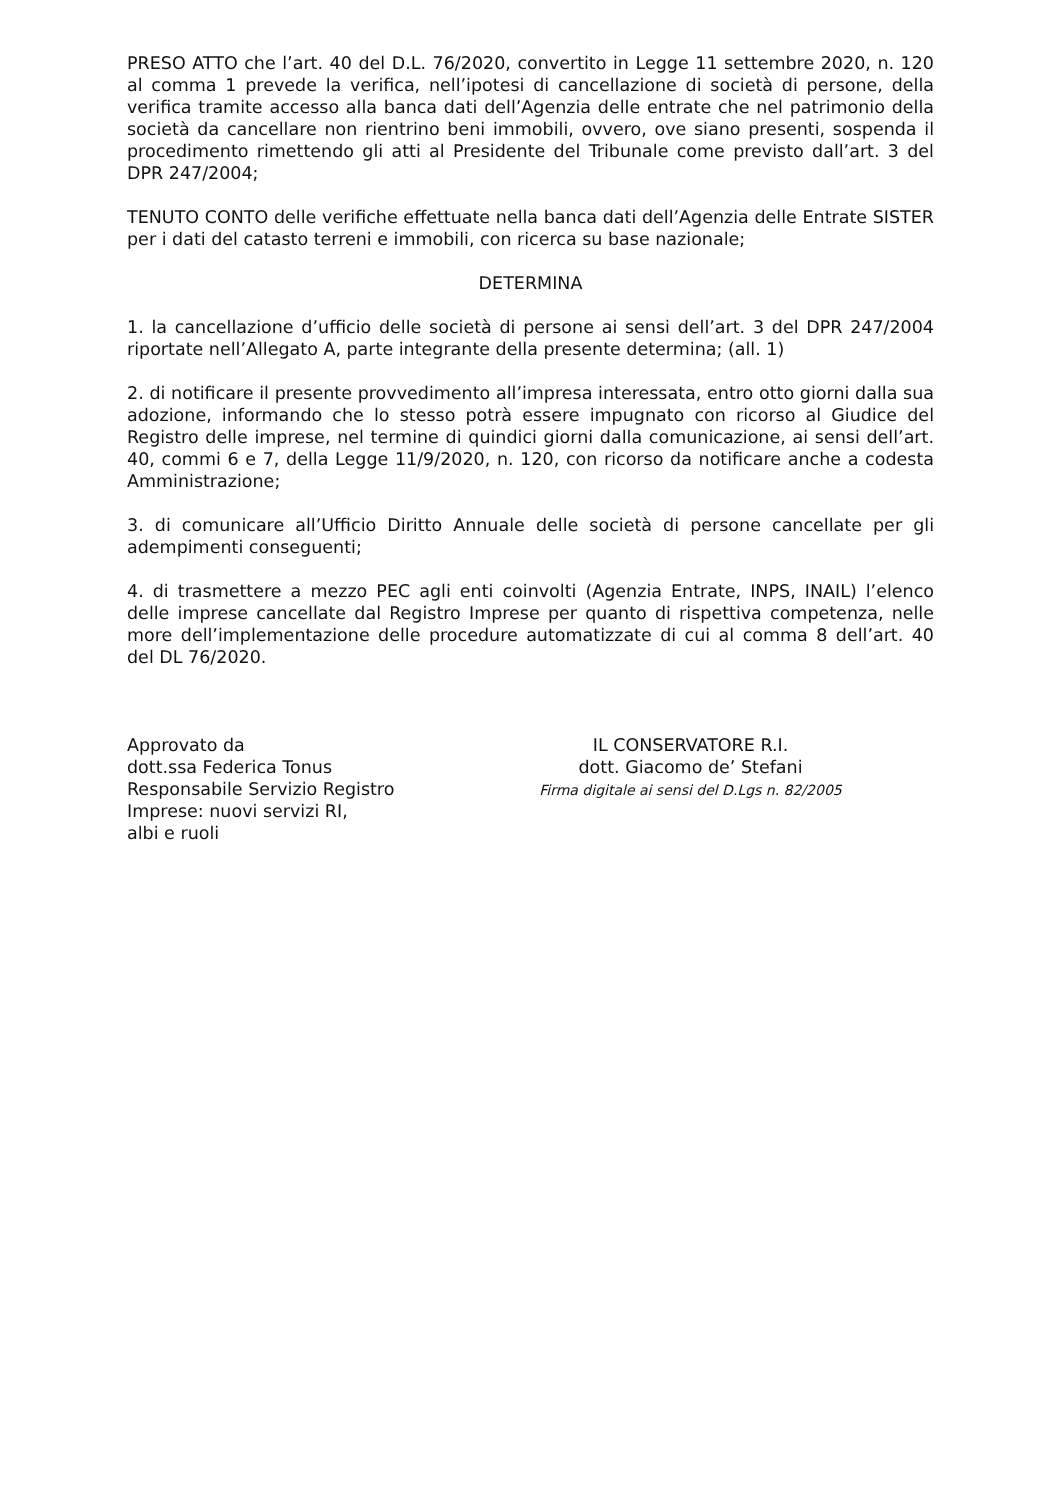PRESO ATTO che l’art. 40 del D.L. 76/2020, convertito in Legge 11 settembre 2020, n. 120 al comma 1 prevede la verifica, nell’ipotesi di cancellazione di società di persone, della verifica tramite accesso alla banca dati dell’Agenzia delle entrate che nel patrimonio della società da cancellare non rientrino beni immobili, ovvero, ove siano presenti, sospenda il procedimento rimettendo gli atti al Presidente del Tribunale come previsto dall’art. 3 del DPR 247/2004;
TENUTO CONTO delle verifiche effettuate nella banca dati dell’Agenzia delle Entrate SISTER per i dati del catasto terreni e immobili, con ricerca su base nazionale;
DETERMINA
1. la cancellazione d’ufficio delle società di persone ai sensi dell’art. 3 del DPR 247/2004 riportate nell’Allegato A, parte integrante della presente determina; (all. 1)
2. di notificare il presente provvedimento all’impresa interessata, entro otto giorni dalla sua adozione, informando che lo stesso potrà essere impugnato con ricorso al Giudice del Registro delle imprese, nel termine di quindici giorni dalla comunicazione, ai sensi dell’art. 40, commi 6 e 7, della Legge 11/9/2020, n. 120, con ricorso da notificare anche a codesta Amministrazione;
3. di comunicare all’Ufficio Diritto Annuale delle società di persone cancellate per gli adempimenti conseguenti;
4. di trasmettere a mezzo PEC agli enti coinvolti (Agenzia Entrate, INPS, INAIL) l’elenco delle imprese cancellate dal Registro Imprese per quanto di rispettiva competenza, nelle more dell’implementazione delle procedure automatizzate di cui al comma 8 dell’art. 40 del DL 76/2020.
Approvato da
dott.ssa Federica Tonus
Responsabile Servizio Registro Imprese: nuovi servizi RI,
albi e ruoli
IL CONSERVATORE R.I.
dott. Giacomo de’ Stefani
Firma digitale ai sensi del D.Lgs n. 82/2005